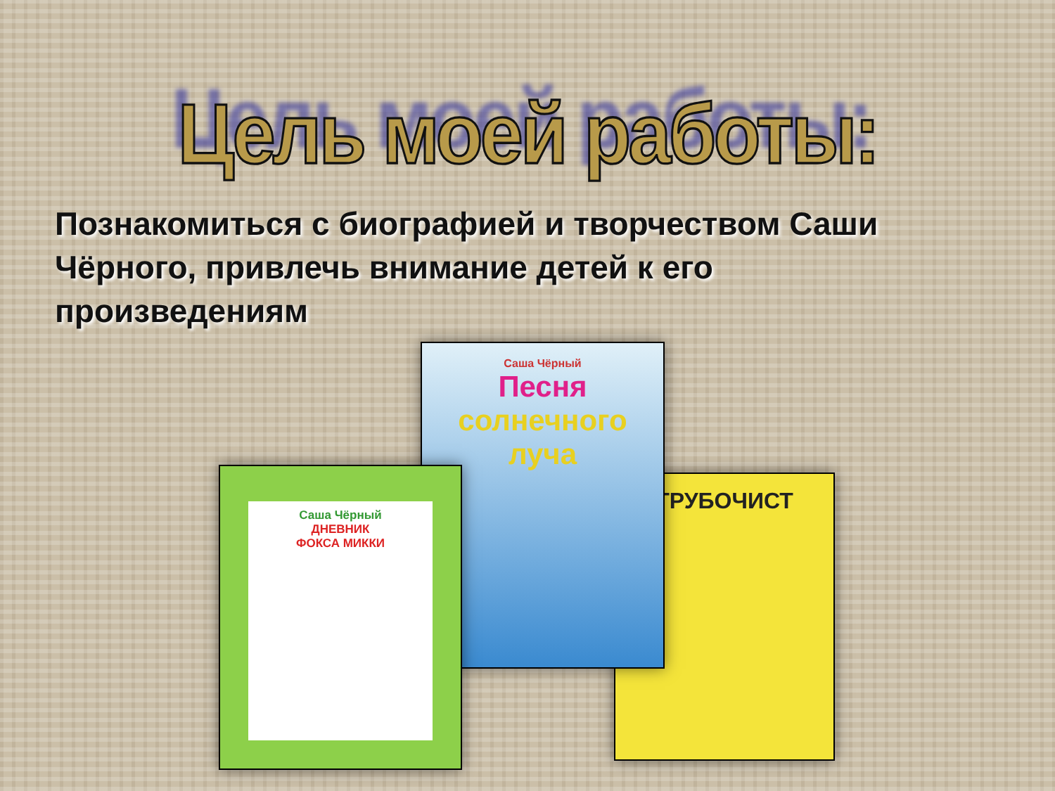Цель моей работы:
Познакомиться с биографией и творчеством Саши Чёрного, привлечь внимание детей к его произведениям
ТРУБОЧИСТ
Саша Чёрный
Песня
солнечного
луча
Саша Чёрный
ДНЕВНИК
ФОКСА МИККИ